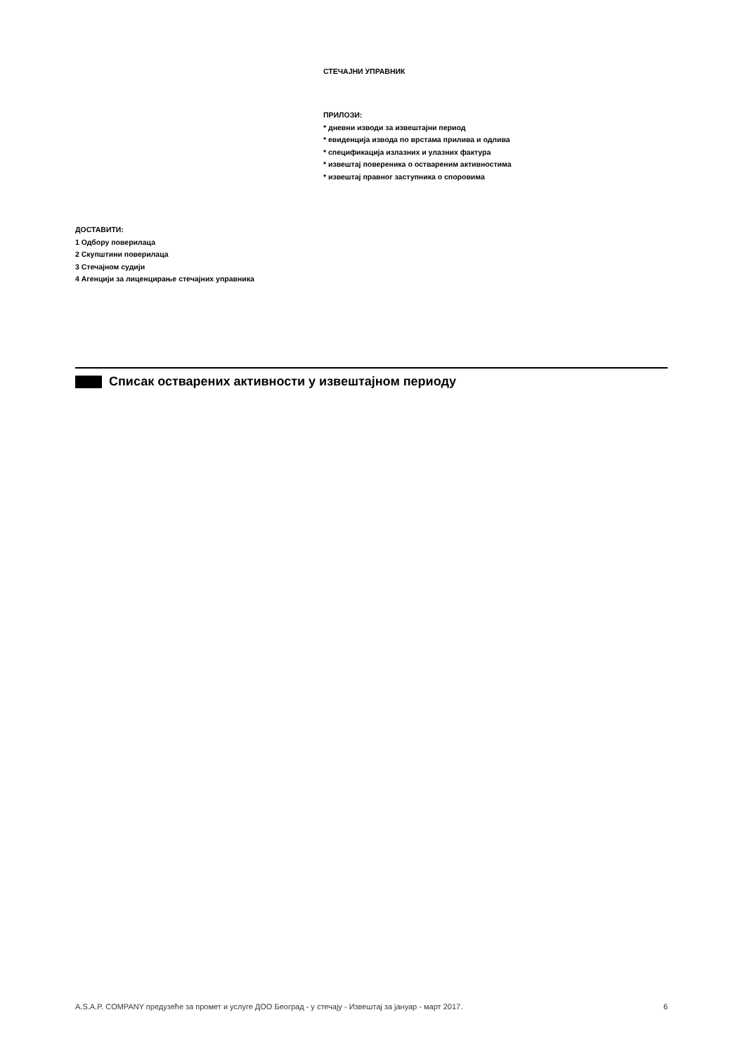СТЕЧАЈНИ УПРАВНИК
ПРИЛОЗИ:
* дневни изводи за извештајни период
* евиденција извода по врстама прилива и одлива
* спецификација излазних и улазних фактура
* извештај повереника о оствареним активностима
* извештај правног заступника о споровима
ДОСТАВИТИ:
1 Одбору поверилаца
2 Скупштини поверилаца
3 Стечајном судији
4 Агенцији за лиценцирање стечајних управника
Списак остварених активности у извештајном периоду
A.S.A.P. COMPANY предузеће за промет и услуге ДОО Београд - у стечају - Извештај за јануар - март 2017. 6